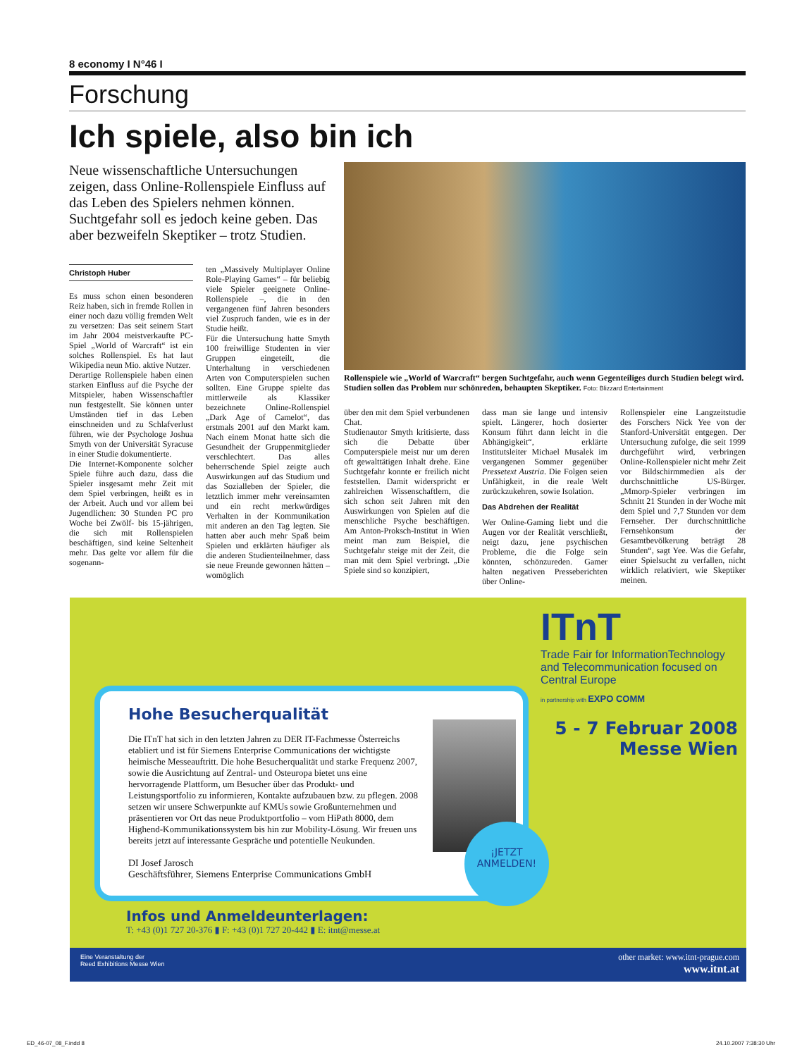8 economy I N°46 I
Forschung
Ich spiele, also bin ich
Neue wissenschaftliche Untersuchungen zeigen, dass Online-Rollenspiele Einfluss auf das Leben des Spielers nehmen können. Suchtgefahr soll es jedoch keine geben. Das aber bezweifeln Skeptiker – trotz Studien.
Christoph Huber
Es muss schon einen besonderen Reiz haben, sich in fremde Rollen in einer noch dazu völlig fremden Welt zu versetzen: Das seit seinem Start im Jahr 2004 meistverkaufte PC-Spiel „World of Warcraft“ ist ein solches Rollenspiel. Es hat laut Wikipedia neun Mio. aktive Nutzer.
Derartige Rollenspiele haben einen starken Einfluss auf die Psyche der Mitspieler, haben Wissenschaftler nun festgestellt. Sie können unter Umständen tief in das Leben einschneiden und zu Schlafverlust führen, wie der Psychologe Joshua Smyth von der Universität Syracuse in einer Studie dokumentierte.
Die Internet-Komponente solcher Spiele führe auch dazu, dass die Spieler insgesamt mehr Zeit mit dem Spiel verbringen, heißt es in der Arbeit. Auch und vor allem bei Jugendlichen: 30 Stunden PC pro Woche bei Zwölf- bis 15-jährigen, die sich mit Rollenspielen beschäftigen, sind keine Seltenheit mehr. Das gelte vor allem für die sogenann-
ten „Massively Multiplayer Online Role-Playing Games“ – für beliebig viele Spieler geeignete Online-Rollenspiele –, die in den vergangenen fünf Jahren besonders viel Zuspruch fanden, wie es in der Studie heißt.
Für die Untersuchung hatte Smyth 100 freiwillige Studenten in vier Gruppen eingeteilt, die Unterhaltung in verschiedenen Arten von Computerspielen suchen sollten. Eine Gruppe spielte das mittlerweile als Klassiker bezeichnete Online-Rollenspiel „Dark Age of Camelot“, das erstmals 2001 auf den Markt kam. Nach einem Monat hatte sich die Gesundheit der Gruppenmitglieder verschlechtert. Das alles beherrschende Spiel zeigte auch Auswirkungen auf das Studium und das Sozialleben der Spieler, die letztlich immer mehr vereinsamten und ein recht merkwürdiges Verhalten in der Kommunikation mit anderen an den Tag legten. Sie hatten aber auch mehr Spaß beim Spielen und erklärten häufiger als die anderen Studienteilnehmer, dass sie neue Freunde gewonnen hätten – womöglich
Rollenspiele wie „World of Warcraft“ bergen Suchtgefahr, auch wenn Gegenteiliges durch Studien belegt wird. Studien sollen das Problem nur schönreden, behaupten Skeptiker. Foto: Blizzard Entertainment
über den mit dem Spiel verbundenen Chat.
Studienautor Smyth kritisierte, dass sich die Debatte über Computerspiele meist nur um deren oft gewalttätigen Inhalt drehe. Eine Suchtgefahr konnte er freilich nicht feststellen. Damit widerspricht er zahlreichen Wissenschaftlern, die sich schon seit Jahren mit den Auswirkungen von Spielen auf die menschliche Psyche beschäftigen. Am Anton-Proksch-Institut in Wien meint man zum Beispiel, die Suchtgefahr steige mit der Zeit, die man mit dem Spiel verbringt. „Die Spiele sind so konzipiert,
dass man sie lange und intensiv spielt. Längerer, hoch dosierter Konsum führt dann leicht in die Abhängigkeit“, erklärte Institutsleiter Michael Musalek im vergangenen Sommer gegenüber Pressetext Austria. Die Folgen seien Unfähigkeit, in die reale Welt zurückzukehren, sowie Isolation.
Das Abdrehen der Realität
Wer Online-Gaming liebt und die Augen vor der Realität verschließt, neigt dazu, jene psychischen Probleme, die die Folge sein könnten, schönzureden. Gamer halten negativen Presseberichten über Online-
Rollenspieler eine Langzeitstudie des Forschers Nick Yee von der Stanford-Universität entgegen. Der Untersuchung zufolge, die seit 1999 durchgeführt wird, verbringen Online-Rollenspieler nicht mehr Zeit vor Bildschirmmedien als der durchschnittliche US-Bürger. „Mmorp-Spieler verbringen im Schnitt 21 Stunden in der Woche mit dem Spiel und 7,7 Stunden vor dem Fernseher. Der durchschnittliche Fernsehkonsum der Gesamtbevölkerung beträgt 28 Stunden“, sagt Yee. Was die Gefahr, einer Spielsucht zu verfallen, nicht wirklich relativiert, wie Skeptiker meinen.
ITnT
Trade Fair for InformationTechnology and Telecommunication focused on Central Europe
in partnership with EXPO COMM
5 - 7 Februar 2008
Messe Wien
Hohe Besucherqualität
Die ITnT hat sich in den letzten Jahren zu DER IT-Fachmesse Österreichs etabliert und ist für Siemens Enterprise Communications der wichtigste heimische Messeauftritt. Die hohe Besucherqualität und starke Frequenz 2007, sowie die Ausrichtung auf Zentral- und Osteuropa bietet uns eine hervorragende Plattform, um Besucher über das Produkt- und Leistungsportfolio zu informieren, Kontakte aufzubauen bzw. zu pflegen. 2008 setzen wir unsere Schwerpunkte auf KMUs sowie Großunternehmen und präsentieren vor Ort das neue Produktportfolio – vom HiPath 8000, dem Highend-Kommunikationssystem bis hin zur Mobility-Lösung. Wir freuen uns bereits jetzt auf interessante Gespräche und potentielle Neukunden.
DI Josef Jarosch
Geschäftsführer, Siemens Enterprise Communications GmbH
¡JETZT ANMELDEN!
Infos und Anmeldeunterlagen:
T: +43 (0)1 727 20-376 ▮ F: +43 (0)1 727 20-442 ▮ E: itnt@messe.at
Eine Veranstaltung der
Reed Exhibitions Messe Wien
other market: www.itnt-prague.com
www.itnt.at
ED_46-07_08_F.indd 8 24.10.2007 7:38:30 Uhr